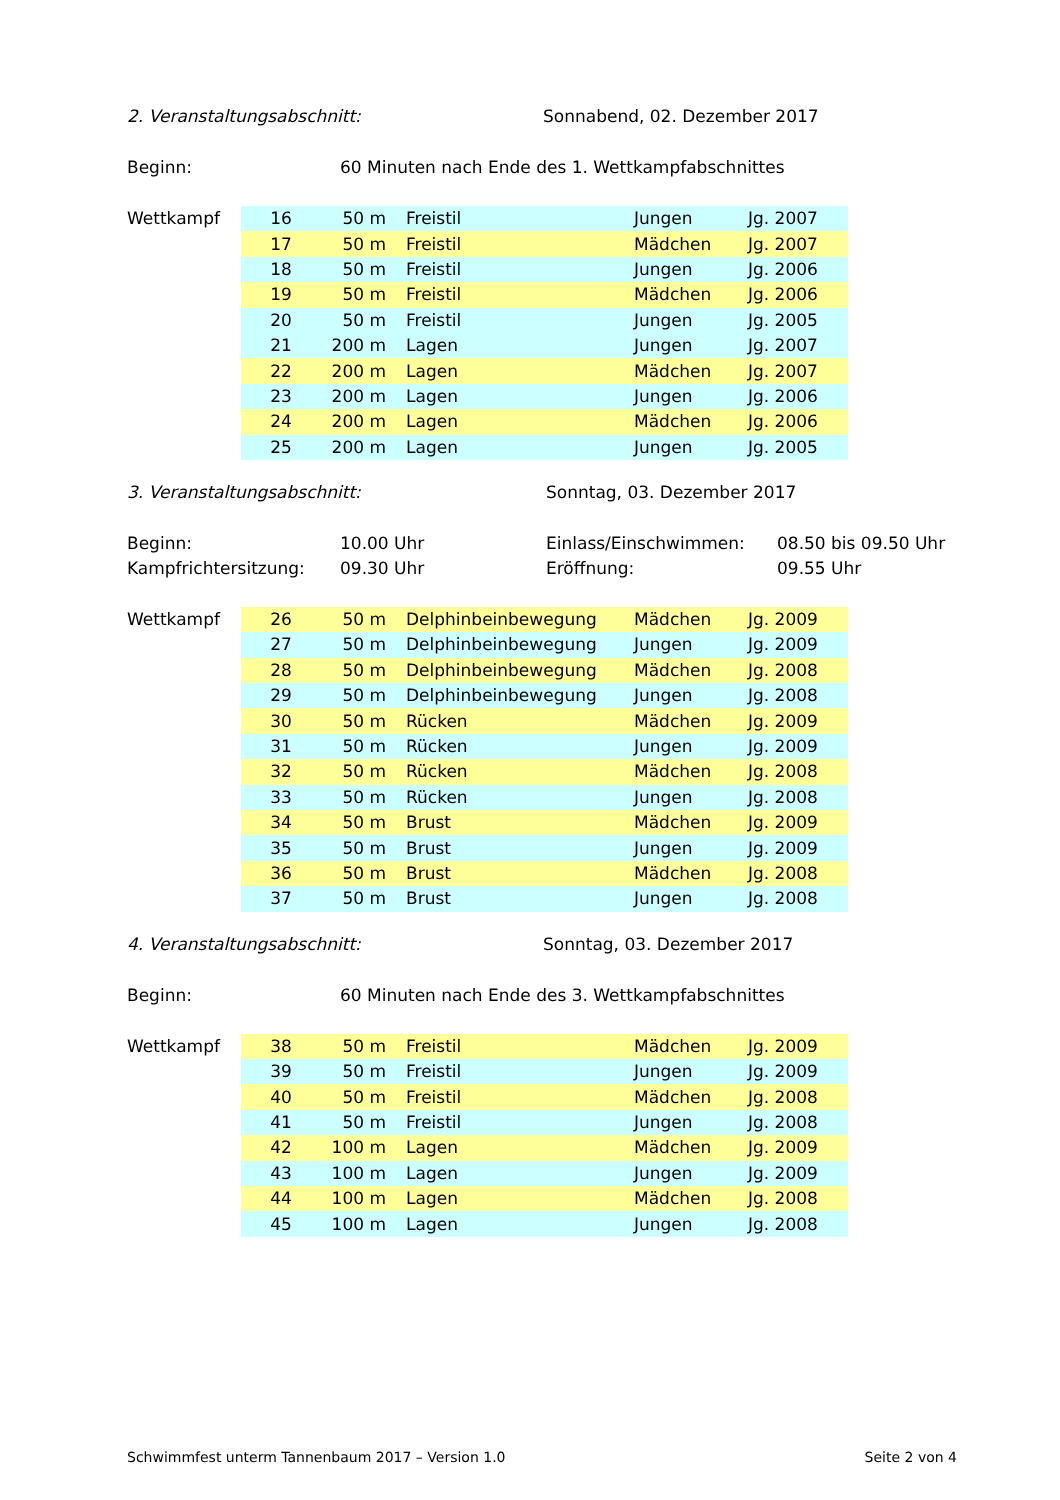2. Veranstaltungsabschnitt: Sonnabend, 02. Dezember 2017
Beginn: 60 Minuten nach Ende des 1. Wettkampfabschnittes
| Wettkampf | 16 | 50 m | Freistil | Jungen | Jg. 2007 |
| | 17 | 50 m | Freistil | Mädchen | Jg. 2007 |
| | 18 | 50 m | Freistil | Jungen | Jg. 2006 |
| | 19 | 50 m | Freistil | Mädchen | Jg. 2006 |
| | 20 | 50 m | Freistil | Jungen | Jg. 2005 |
| | 21 | 200 m | Lagen | Jungen | Jg. 2007 |
| | 22 | 200 m | Lagen | Mädchen | Jg. 2007 |
| | 23 | 200 m | Lagen | Jungen | Jg. 2006 |
| | 24 | 200 m | Lagen | Mädchen | Jg. 2006 |
| | 25 | 200 m | Lagen | Jungen | Jg. 2005 |
3. Veranstaltungsabschnitt: Sonntag, 03. Dezember 2017
Beginn: 10.00 Uhr Einlass/Einschwimmen: 08.50 bis 09.50 Uhr
Kampfrichtersitzung: 09.30 Uhr Eröffnung: 09.55 Uhr
| Wettkampf | 26 | 50 m | Delphinbeinbewegung | Mädchen | Jg. 2009 |
| | 27 | 50 m | Delphinbeinbewegung | Jungen | Jg. 2009 |
| | 28 | 50 m | Delphinbeinbewegung | Mädchen | Jg. 2008 |
| | 29 | 50 m | Delphinbeinbewegung | Jungen | Jg. 2008 |
| | 30 | 50 m | Rücken | Mädchen | Jg. 2009 |
| | 31 | 50 m | Rücken | Jungen | Jg. 2009 |
| | 32 | 50 m | Rücken | Mädchen | Jg. 2008 |
| | 33 | 50 m | Rücken | Jungen | Jg. 2008 |
| | 34 | 50 m | Brust | Mädchen | Jg. 2009 |
| | 35 | 50 m | Brust | Jungen | Jg. 2009 |
| | 36 | 50 m | Brust | Mädchen | Jg. 2008 |
| | 37 | 50 m | Brust | Jungen | Jg. 2008 |
4. Veranstaltungsabschnitt: Sonntag, 03. Dezember 2017
Beginn: 60 Minuten nach Ende des 3. Wettkampfabschnittes
| Wettkampf | 38 | 50 m | Freistil | Mädchen | Jg. 2009 |
| | 39 | 50 m | Freistil | Jungen | Jg. 2009 |
| | 40 | 50 m | Freistil | Mädchen | Jg. 2008 |
| | 41 | 50 m | Freistil | Jungen | Jg. 2008 |
| | 42 | 100 m | Lagen | Mädchen | Jg. 2009 |
| | 43 | 100 m | Lagen | Jungen | Jg. 2009 |
| | 44 | 100 m | Lagen | Mädchen | Jg. 2008 |
| | 45 | 100 m | Lagen | Jungen | Jg. 2008 |
Schwimmfest unterm Tannenbaum 2017 – Version 1.0 Seite 2 von 4